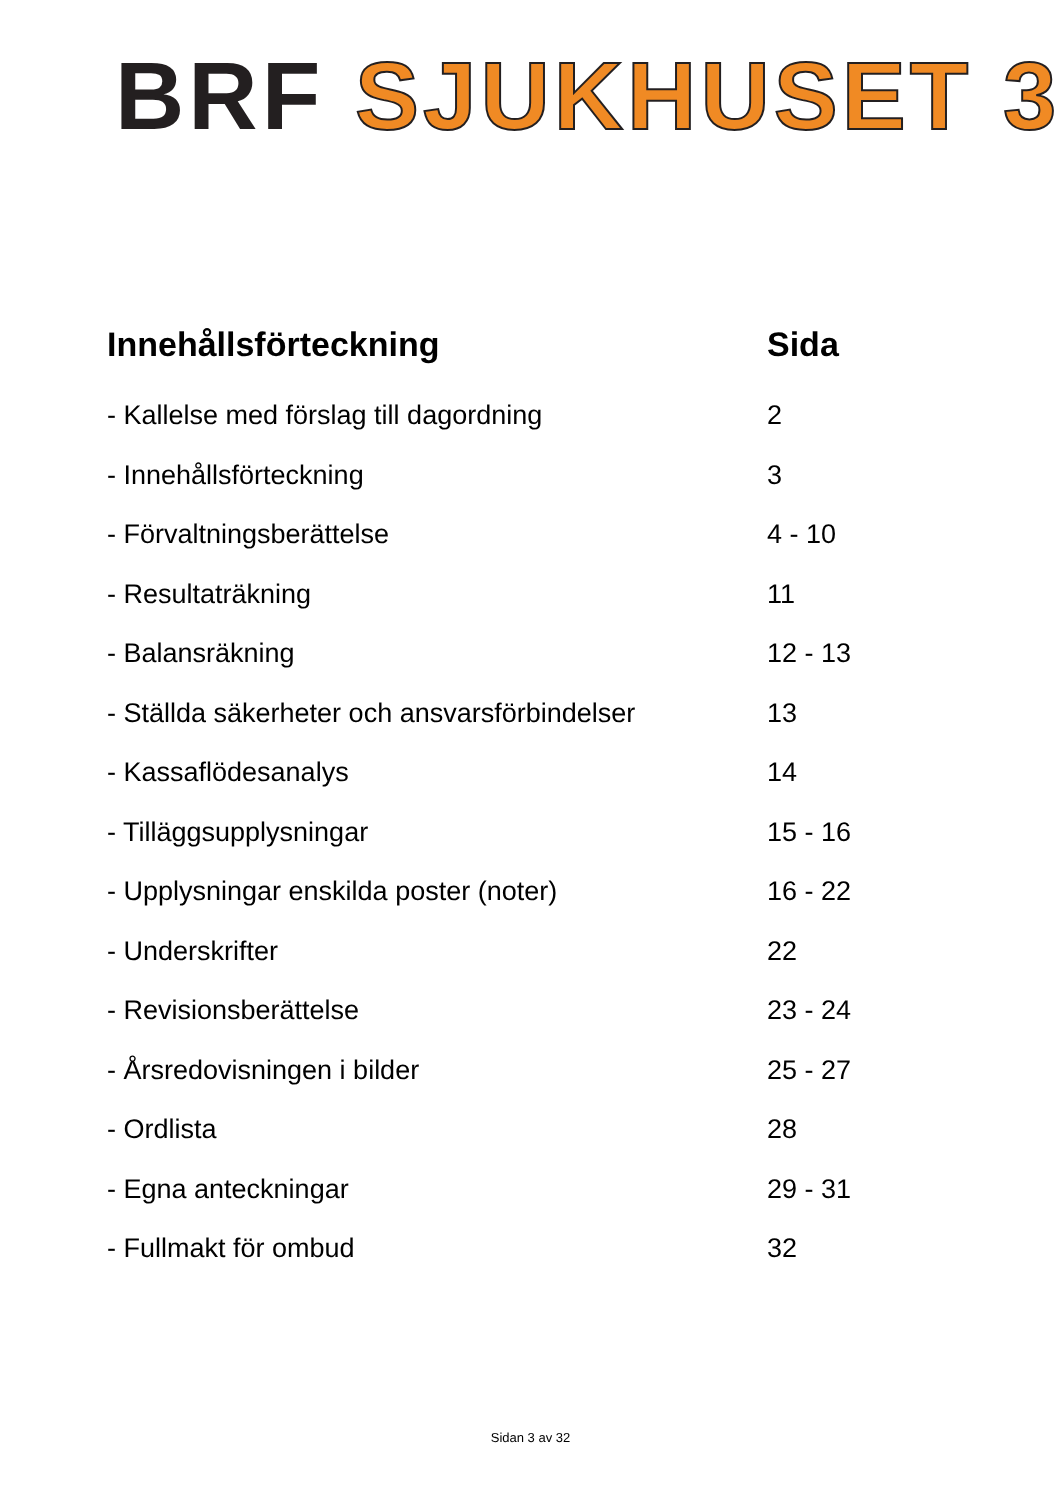BRF SJUKHUSET 3
| Innehållsförteckning | Sida |
| --- | --- |
| - Kallelse med förslag till dagordning | 2 |
| - Innehållsförteckning | 3 |
| - Förvaltningsberättelse | 4 - 10 |
| - Resultaträkning | 11 |
| - Balansräkning | 12 - 13 |
| - Ställda säkerheter och ansvarsförbindelser | 13 |
| - Kassaflödesanalys | 14 |
| - Tilläggsupplysningar | 15 - 16 |
| - Upplysningar enskilda poster (noter) | 16 - 22 |
| - Underskrifter | 22 |
| - Revisionsberättelse | 23 - 24 |
| - Årsredovisningen i bilder | 25 - 27 |
| - Ordlista | 28 |
| - Egna anteckningar | 29 - 31 |
| - Fullmakt för ombud | 32 |
Sidan 3 av 32